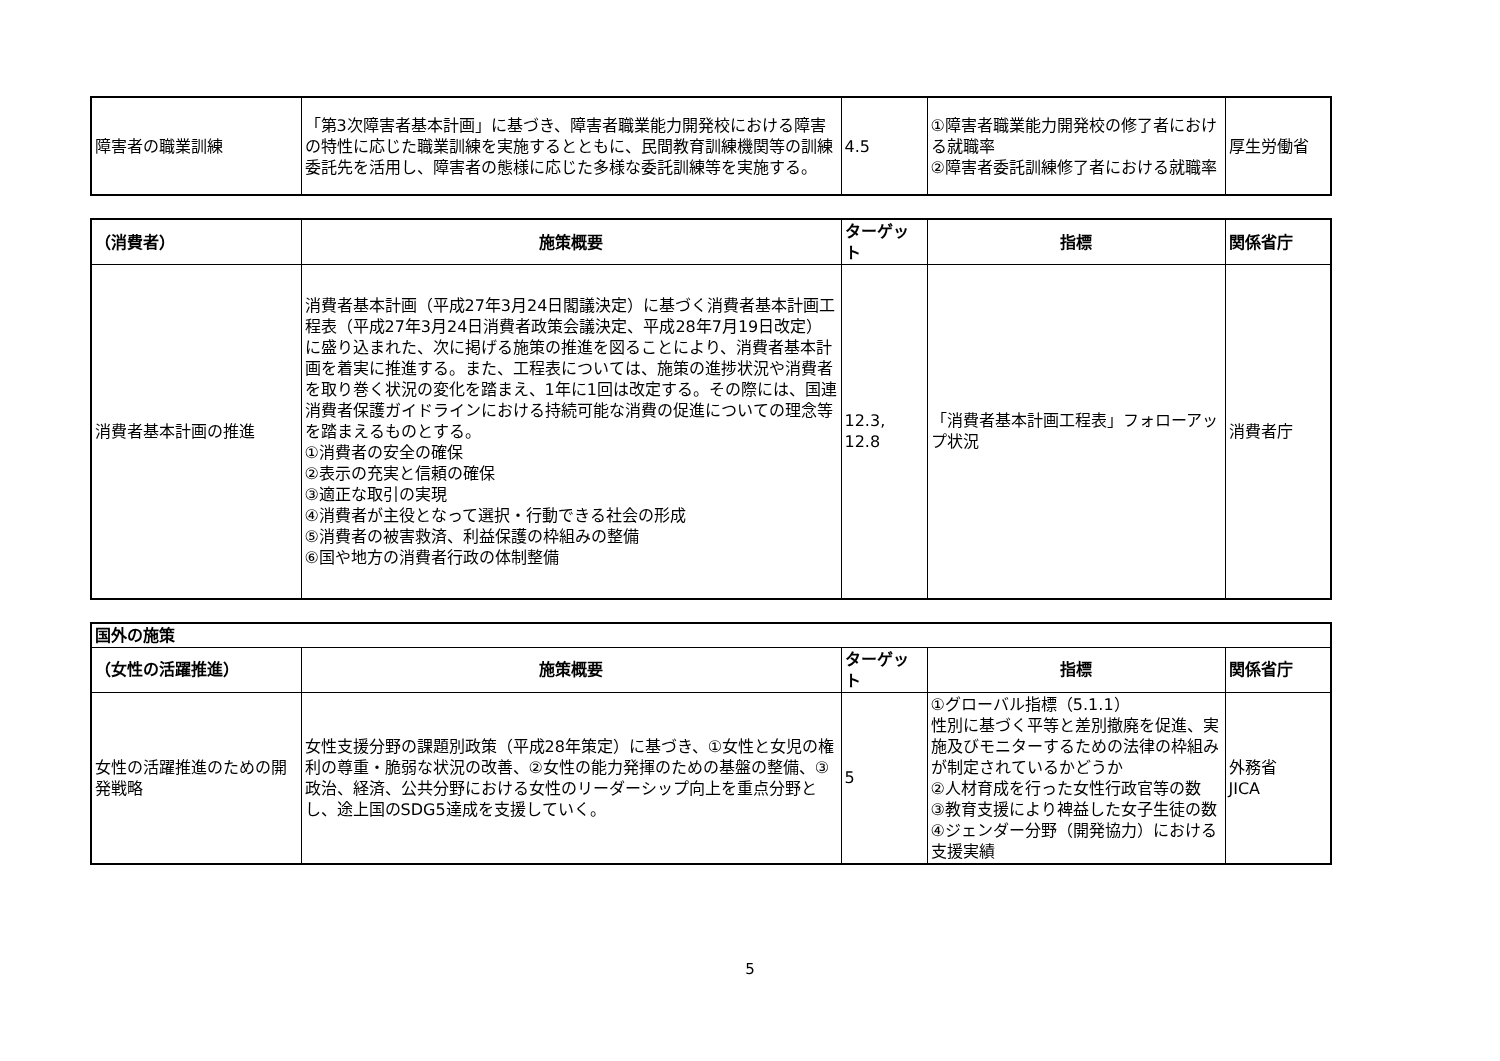| 障害者の職業訓練 | 「第3次障害者基本計画」に基づき、障害者職業能力開発校における障害の特性に応じた職業訓練を実施するとともに、民間教育訓練機関等の訓練委託先を活用し、障害者の態様に応じた多様な委託訓練等を実施する。 | 4.5 | ①障害者職業能力開発校の修了者における就職率 ②障害者委託訓練修了者における就職率 | 厚生労働省 |
| （消費者） | 施策概要 | ターゲット | 指標 | 関係省庁 |
| --- | --- | --- | --- | --- |
| 消費者基本計画の推進 | 消費者基本計画（平成27年3月24日閣議決定）に基づく消費者基本計画工程表（平成27年3月24日消費者政策会議決定、平成28年7月19日改定）に盛り込まれた、次に掲げる施策の推進を図ることにより、消費者基本計画を着実に推進する。また、工程表については、施策の進捗状況や消費者を取り巻く状況の変化を踏まえ、1年に1回は改定する。その際には、国連消費者保護ガイドラインにおける持続可能な消費の促進についての理念等を踏まえるものとする。 ①消費者の安全の確保 ②表示の充実と信頼の確保 ③適正な取引の実現 ④消費者が主役となって選択・行動できる社会の形成 ⑤消費者の被害救済、利益保護の枠組みの整備 ⑥国や地方の消費者行政の体制整備 | 12.3, 12.8 | 「消費者基本計画工程表」フォローアップ状況 | 消費者庁 |
| 国外の施策 | | | | |
| --- | --- | --- | --- | --- |
| （女性の活躍推進） | 施策概要 | ターゲット | 指標 | 関係省庁 |
| 女性の活躍推進のための開発戦略 | 女性支援分野の課題別政策（平成28年策定）に基づき、①女性と女児の権利の尊重・脆弱な状況の改善、②女性の能力発揮のための基盤の整備、③政治、経済、公共分野における女性のリーダーシップ向上を重点分野とし、途上国のSDG5達成を支援していく。 | 5 | ①グローバル指標（5.1.1） 性別に基づく平等と差別撤廃を促進、実施及びモニターするための法律の枠組みが制定されているかどうか ②人材育成を行った女性行政官等の数 ③教育支援により裨益した女子生徒の数 ④ジェンダー分野（開発協力）における支援実績 | 外務省 JICA |
5